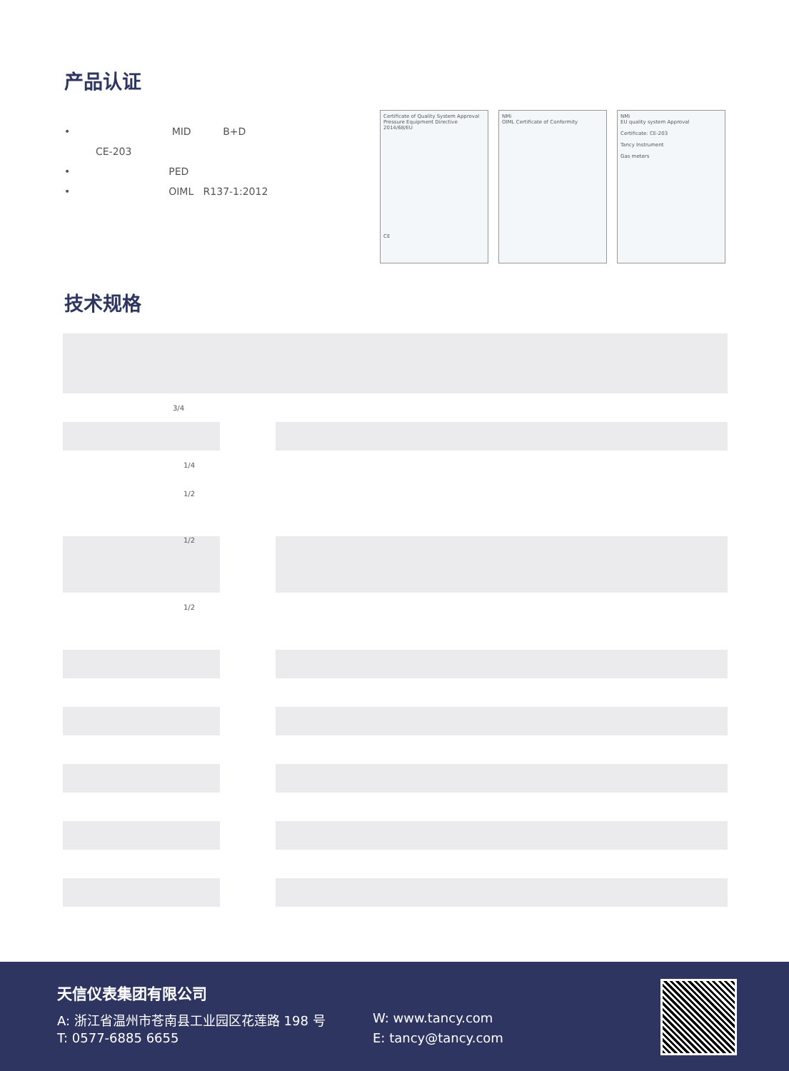产品认证
• MID B+D
CE-203
• PED
• OIML R137-1:2012
Certificate of Quality System Approval
Pressure Equipment Directive 2014/68/EU
CE
NMi
OIML Certificate of Conformity
NMi
EU quality system Approval
Certificate: CE-203
Tancy Instrument
Gas meters
技术规格
| 3/4 | | |
| 1/4 | | |
| 1/2 | | |
| 1/2 | | |
| 1/2 | | |
天信仪表集团有限公司
A: 浙江省温州市苍南县工业园区花莲路 198 号
W: www.tancy.com
T: 0577-6885 6655 E: tancy@tancy.com